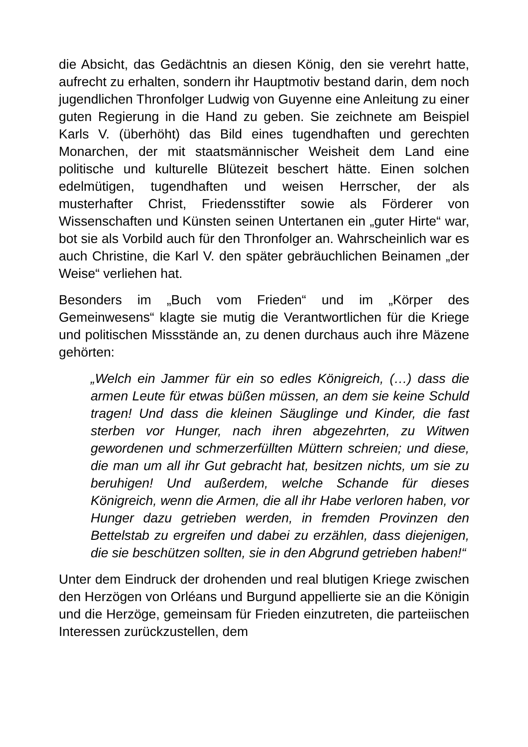die Absicht, das Gedächtnis an diesen König, den sie verehrt hatte, aufrecht zu erhalten, sondern ihr Hauptmotiv bestand darin, dem noch jugendlichen Thronfolger Ludwig von Guyenne eine Anleitung zu einer guten Regierung in die Hand zu geben. Sie zeichnete am Beispiel Karls V. (überhöht) das Bild eines tugendhaften und gerechten Monarchen, der mit staatsmännischer Weisheit dem Land eine politische und kulturelle Blütezeit beschert hätte. Einen solchen edelmütigen, tugendhaften und weisen Herrscher, der als musterhafter Christ, Friedensstifter sowie als Förderer von Wissenschaften und Künsten seinen Untertanen ein „guter Hirte“ war, bot sie als Vorbild auch für den Thronfolger an. Wahrscheinlich war es auch Christine, die Karl V. den später gebräuchlichen Beinamen „der Weise“ verliehen hat.
Besonders im „Buch vom Frieden“ und im „Körper des Gemeinwesens“ klagte sie mutig die Verantwortlichen für die Kriege und politischen Missstände an, zu denen durchaus auch ihre Mäzene gehörten:
„Welch ein Jammer für ein so edles Königreich, (…) dass die armen Leute für etwas büßen müssen, an dem sie keine Schuld tragen! Und dass die kleinen Säuglinge und Kinder, die fast sterben vor Hunger, nach ihren abgezehrten, zu Witwen gewordenen und schmerzerfüllten Müttern schreien; und diese, die man um all ihr Gut gebracht hat, besitzen nichts, um sie zu beruhigen! Und außerdem, welche Schande für dieses Königreich, wenn die Armen, die all ihr Habe verloren haben, vor Hunger dazu getrieben werden, in fremden Provinzen den Bettelstab zu ergreifen und dabei zu erzählen, dass diejenigen, die sie beschützen sollten, sie in den Abgrund getrieben haben!“
Unter dem Eindruck der drohenden und real blutigen Kriege zwischen den Herzögen von Orléans und Burgund appellierte sie an die Königin und die Herzöge, gemeinsam für Frieden einzutreten, die parteiischen Interessen zurückzustellen, dem